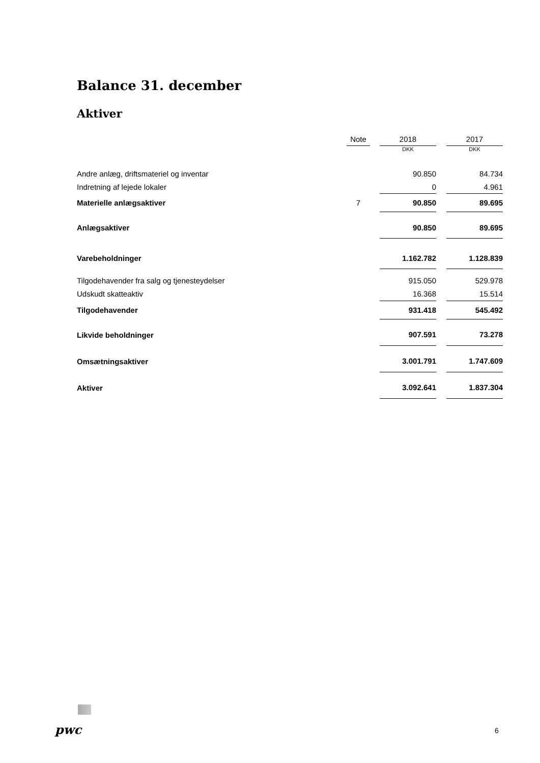Balance 31. december
Aktiver
| | Note | | 2018 | | 2017 |
| --- | --- | --- | --- | --- | --- |
| | | | DKK | | DKK |
| Andre anlæg, driftsmateriel og inventar | | | 90.850 | | 84.734 |
| Indretning af lejede lokaler | | | 0 | | 4.961 |
| Materielle anlægsaktiver | 7 | | 90.850 | | 89.695 |
| Anlægsaktiver | | | 90.850 | | 89.695 |
| Varebeholdninger | | | 1.162.782 | | 1.128.839 |
| Tilgodehavender fra salg og tjenesteydelser | | | 915.050 | | 529.978 |
| Udskudt skatteaktiv | | | 16.368 | | 15.514 |
| Tilgodehavender | | | 931.418 | | 545.492 |
| Likvide beholdninger | | | 907.591 | | 73.278 |
| Omsætningsaktiver | | | 3.001.791 | | 1.747.609 |
| Aktiver | | | 3.092.641 | | 1.837.304 |
pwc 6